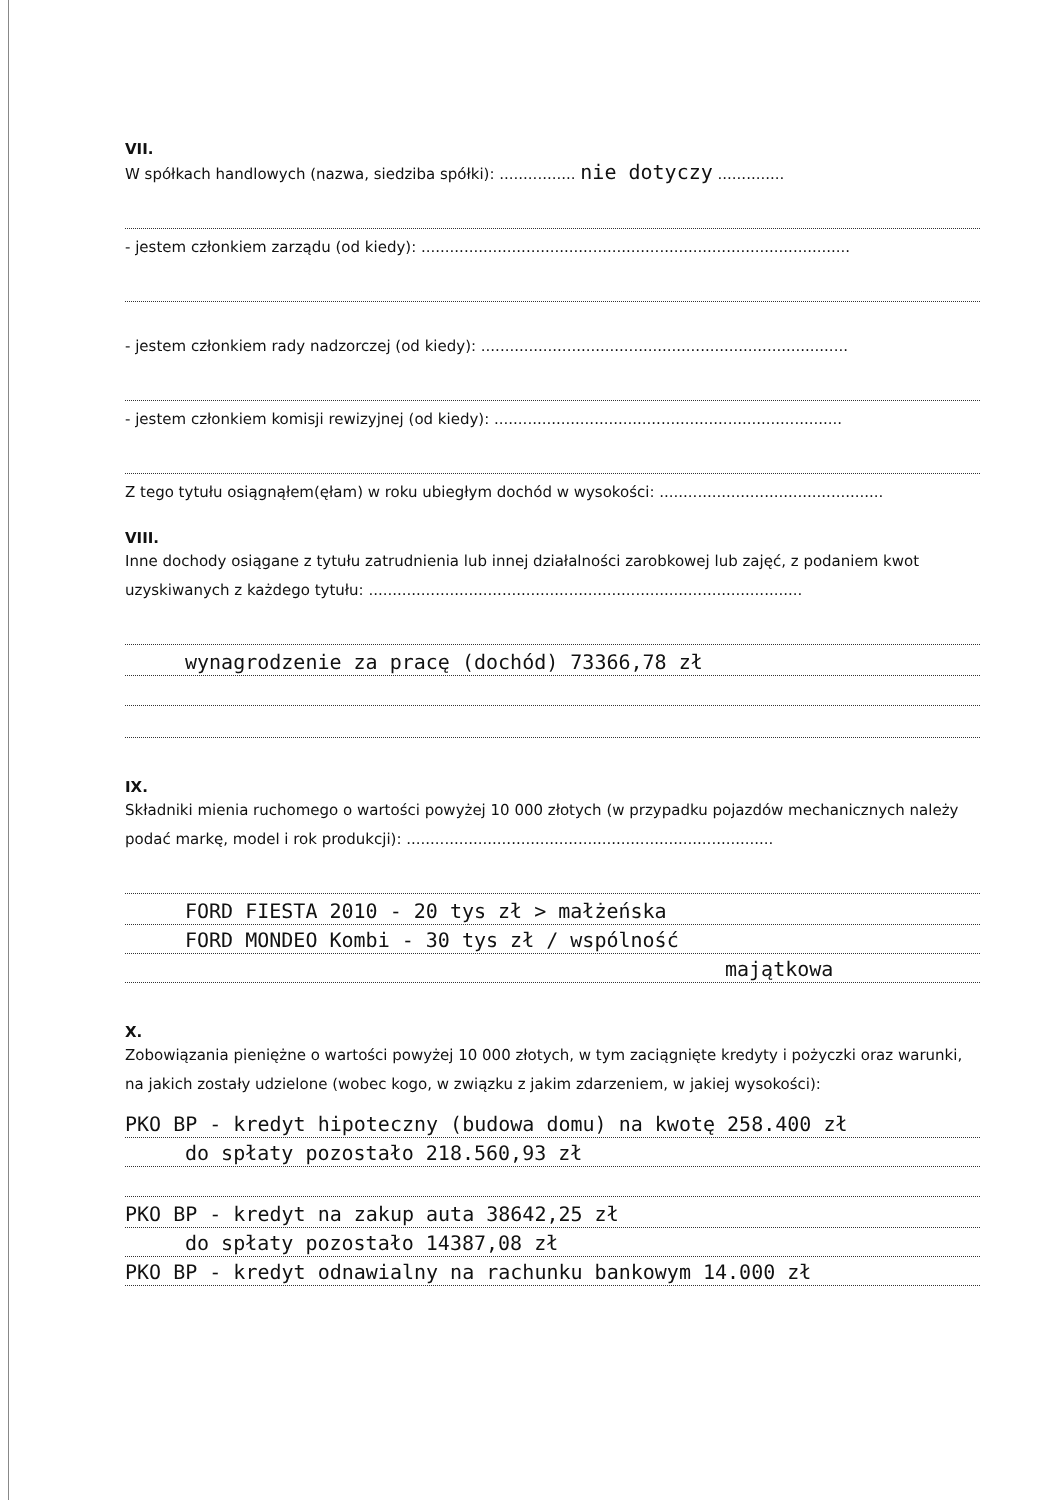VII.
W spółkach handlowych (nazwa, siedziba spółki): ................ nie dotyczy ..............
- jestem członkiem zarządu (od kiedy): ..........................................................................................
- jestem członkiem rady nadzorczej (od kiedy): .............................................................................
- jestem członkiem komisji rewizyjnej (od kiedy): .........................................................................
Z tego tytułu osiągnąłem(ęłam) w roku ubiegłym dochód w wysokości: ...............................................
VIII.
Inne dochody osiągane z tytułu zatrudnienia lub innej działalności zarobkowej lub zajęć, z podaniem kwot uzyskiwanych z każdego tytułu: ...........................................................................................
wynagrodzenie za pracę (dochód) 73366,78 zł
IX.
Składniki mienia ruchomego o wartości powyżej 10 000 złotych (w przypadku pojazdów mechanicznych należy podać markę, model i rok produkcji): .............................................................................
FORD FIESTA 2010 - 20 tys zł > małżeńska
FORD MONDEO Kombi - 30 tys zł / wspólność
majątkowa
X.
Zobowiązania pieniężne o wartości powyżej 10 000 złotych, w tym zaciągnięte kredyty i pożyczki oraz warunki, na jakich zostały udzielone (wobec kogo, w związku z jakim zdarzeniem, w jakiej wysokości):
PKO BP - kredyt hipoteczny (budowa domu) na kwotę 258.400 zł
do spłaty pozostało 218.560,93 zł
PKO BP - kredyt na zakup auta 38642,25 zł
do spłaty pozostało 14387,08 zł
PKO BP - kredyt odnawialny na rachunku bankowym 14.000 zł